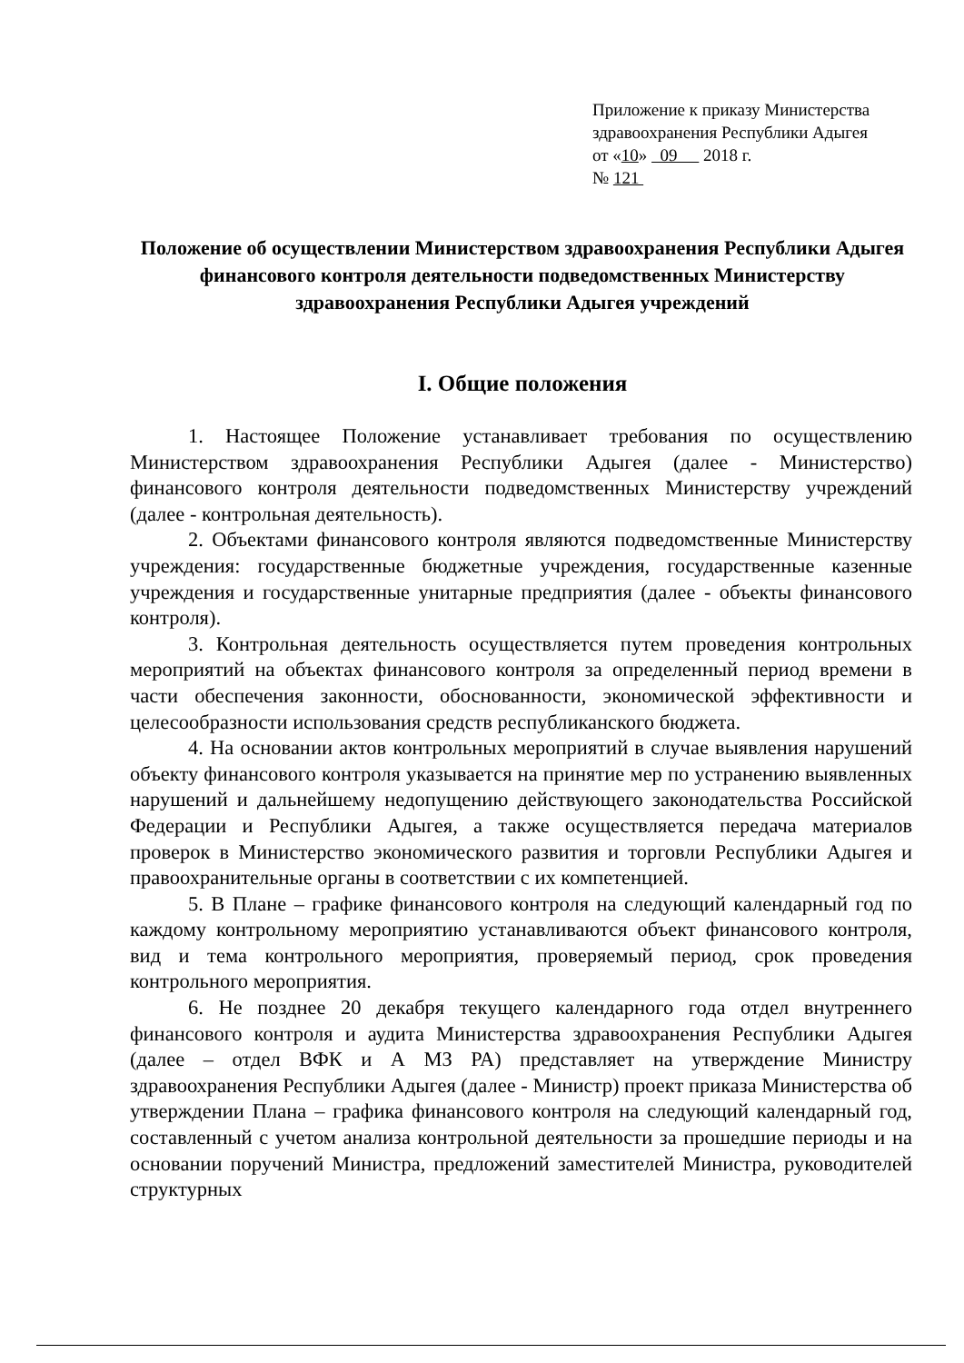Приложение к приказу Министерства
здравоохранения Республики Адыгея
от «10» 09 2018 г.
№ 121
Положение об осуществлении Министерством здравоохранения Республики Адыгея финансового контроля деятельности подведомственных Министерству здравоохранения Республики Адыгея учреждений
I. Общие положения
1. Настоящее Положение устанавливает требования по осуществлению Министерством здравоохранения Республики Адыгея (далее - Министерство) финансового контроля деятельности подведомственных Министерству учреждений (далее - контрольная деятельность).
2. Объектами финансового контроля являются подведомственные Министерству учреждения: государственные бюджетные учреждения, государственные казенные учреждения и государственные унитарные предприятия (далее - объекты финансового контроля).
3. Контрольная деятельность осуществляется путем проведения контрольных мероприятий на объектах финансового контроля за определенный период времени в части обеспечения законности, обоснованности, экономической эффективности и целесообразности использования средств республиканского бюджета.
4. На основании актов контрольных мероприятий в случае выявления нарушений объекту финансового контроля указывается на принятие мер по устранению выявленных нарушений и дальнейшему недопущению действующего законодательства Российской Федерации и Республики Адыгея, а также осуществляется передача материалов проверок в Министерство экономического развития и торговли Республики Адыгея и правоохранительные органы в соответствии с их компетенцией.
5. В Плане – графике финансового контроля на следующий календарный год по каждому контрольному мероприятию устанавливаются объект финансового контроля, вид и тема контрольного мероприятия, проверяемый период, срок проведения контрольного мероприятия.
6. Не позднее 20 декабря текущего календарного года отдел внутреннего финансового контроля и аудита Министерства здравоохранения Республики Адыгея (далее – отдел ВФК и А МЗ РА) представляет на утверждение Министру здравоохранения Республики Адыгея (далее - Министр) проект приказа Министерства об утверждении Плана – графика финансового контроля на следующий календарный год, составленный с учетом анализа контрольной деятельности за прошедшие периоды и на основании поручений Министра, предложений заместителей Министра, руководителей структурных